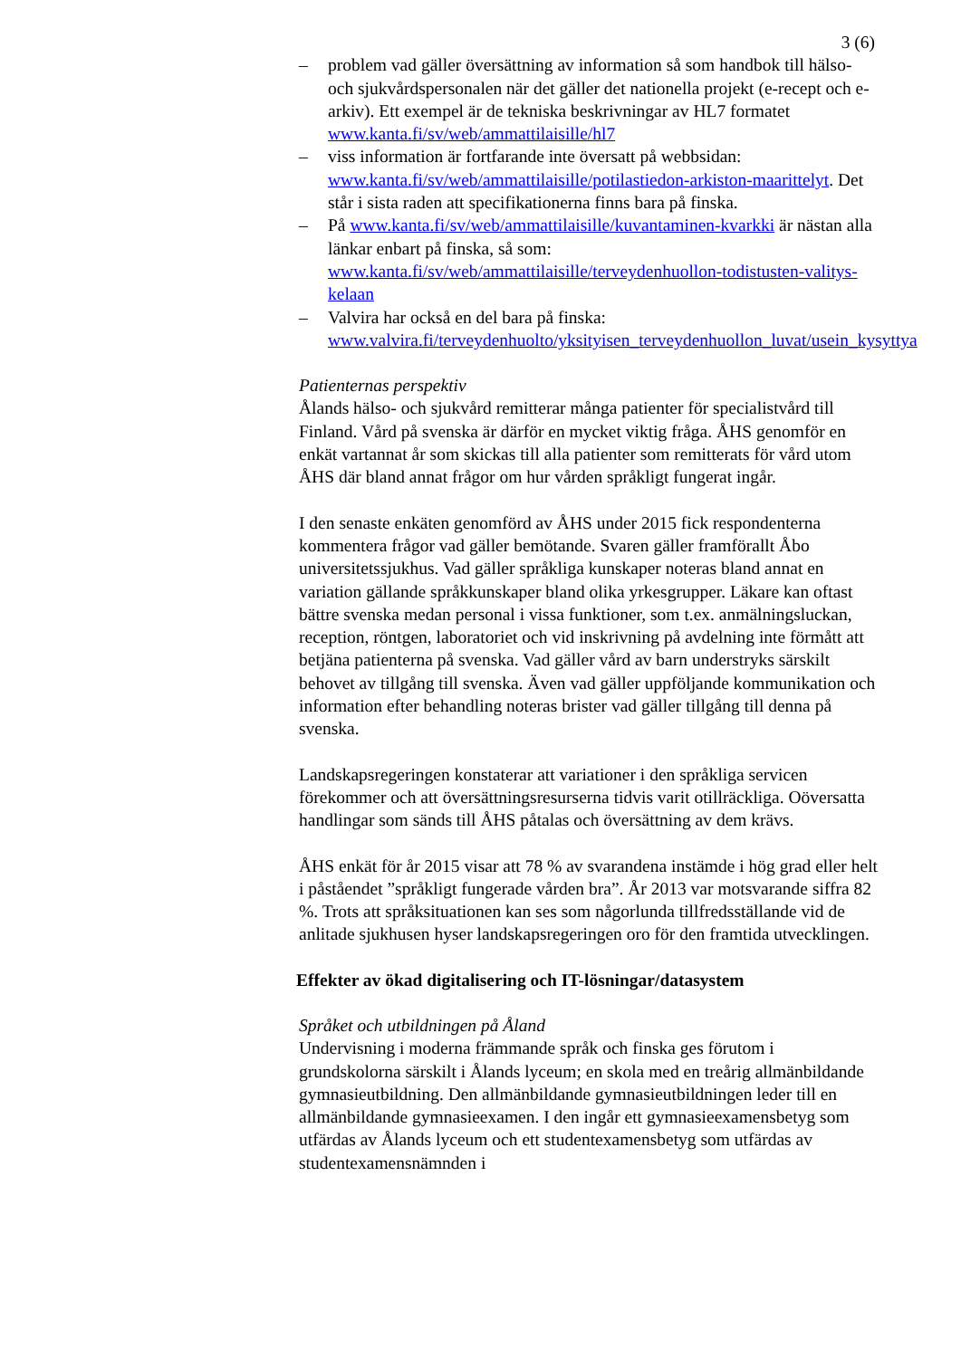3 (6)
– problem vad gäller översättning av information så som handbok till hälso- och sjukvårdspersonalen när det gäller det nationella projekt (e-recept och e-arkiv). Ett exempel är de tekniska beskrivningar av HL7 formatet www.kanta.fi/sv/web/ammattilaisille/hl7
– viss information är fortfarande inte översatt på webbsidan: www.kanta.fi/sv/web/ammattilaisille/potilastiedon-arkiston-maarittelyt. Det står i sista raden att specifikationerna finns bara på finska.
– På www.kanta.fi/sv/web/ammattilaisille/kuvantaminen-kvarkki är nästan alla länkar enbart på finska, så som: www.kanta.fi/sv/web/ammattilaisille/terveydenhuollon-todistusten-valitys-kelaan
– Valvira har också en del bara på finska: www.valvira.fi/terveydenhuolto/yksityisen_terveydenhuollon_luvat/usein_kysyttya
Patienternas perspektiv
Ålands hälso- och sjukvård remitterar många patienter för specialistvård till Finland. Vård på svenska är därför en mycket viktig fråga. ÅHS genomför en enkät vartannat år som skickas till alla patienter som remitterats för vård utom ÅHS där bland annat frågor om hur vården språkligt fungerat ingår.
I den senaste enkäten genomförd av ÅHS under 2015 fick respondenterna kommentera frågor vad gäller bemötande. Svaren gäller framförallt Åbo universitetssjukhus. Vad gäller språkliga kunskaper noteras bland annat en variation gällande språkkunskaper bland olika yrkesgrupper. Läkare kan oftast bättre svenska medan personal i vissa funktioner, som t.ex. anmälningsluckan, reception, röntgen, laboratoriet och vid inskrivning på avdelning inte förmått att betjäna patienterna på svenska. Vad gäller vård av barn understryks särskilt behovet av tillgång till svenska. Även vad gäller uppföljande kommunikation och information efter behandling noteras brister vad gäller tillgång till denna på svenska.
Landskapsregeringen konstaterar att variationer i den språkliga servicen förekommer och att översättningsresurserna tidvis varit otillräckliga. Oöversatta handlingar som sänds till ÅHS påtalas och översättning av dem krävs.
ÅHS enkät för år 2015 visar att 78 % av svarandena instämde i hög grad eller helt i påståendet ”språkligt fungerade vården bra”. År 2013 var motsvarande siffra 82 %. Trots att språksituationen kan ses som någorlunda tillfredsställande vid de anlitade sjukhusen hyser landskapsregeringen oro för den framtida utvecklingen.
Effekter av ökad digitalisering och IT-lösningar/datasystem
Språket och utbildningen på Åland
Undervisning i moderna främmande språk och finska ges förutom i grundskolorna särskilt i Ålands lyceum; en skola med en treårig allmänbildande gymnasieutbildning. Den allmänbildande gymnasieutbildningen leder till en allmänbildande gymnasieexamen. I den ingår ett gymnasieexamensbetyg som utfärdas av Ålands lyceum och ett studentexamensbetyg som utfärdas av studentexamensnämnden i